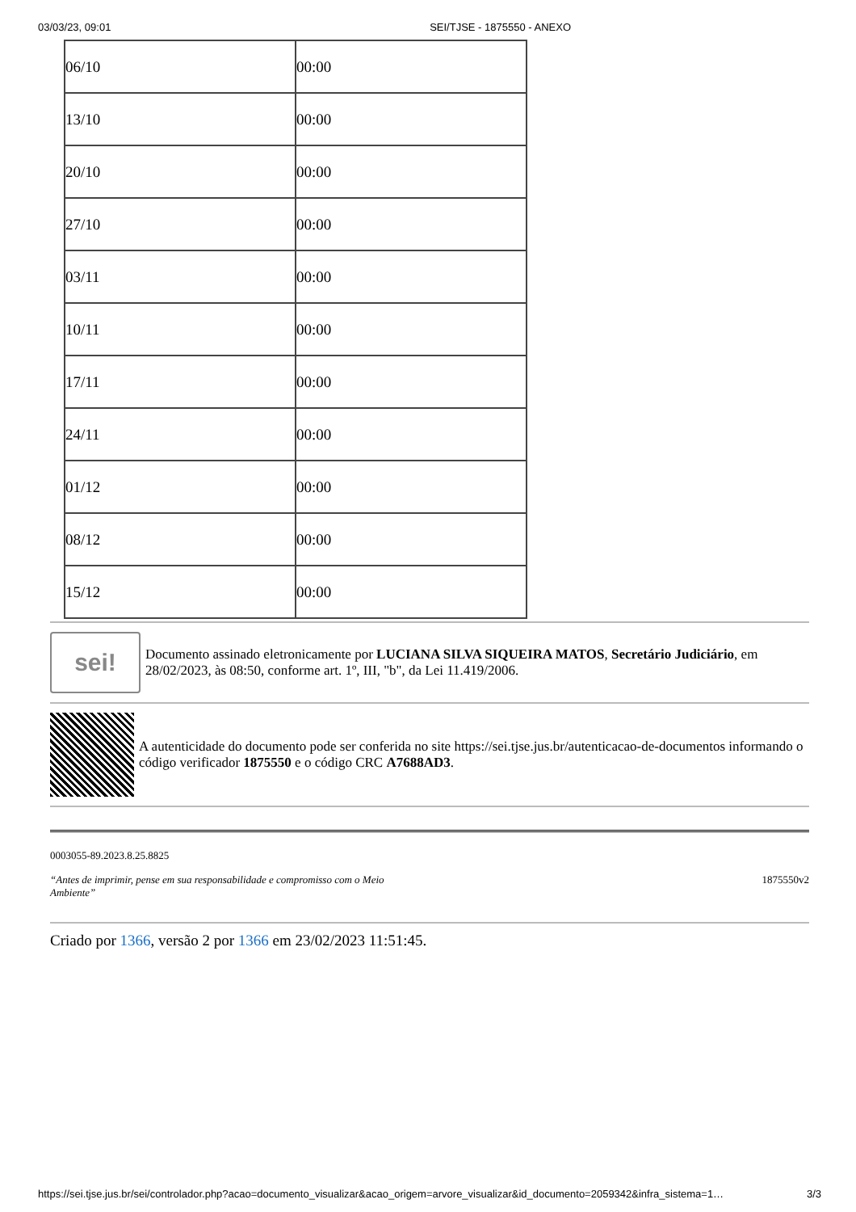03/03/23, 09:01 SEI/TJSE - 1875550 - ANEXO
| 06/10 | 00:00 |
| 13/10 | 00:00 |
| 20/10 | 00:00 |
| 27/10 | 00:00 |
| 03/11 | 00:00 |
| 10/11 | 00:00 |
| 17/11 | 00:00 |
| 24/11 | 00:00 |
| 01/12 | 00:00 |
| 08/12 | 00:00 |
| 15/12 | 00:00 |
sei!
Documento assinado eletronicamente por LUCIANA SILVA SIQUEIRA MATOS, Secretário Judiciário, em 28/02/2023, às 08:50, conforme art. 1º, III, "b", da Lei 11.419/2006.
A autenticidade do documento pode ser conferida no site https://sei.tjse.jus.br/autenticacao-de-documentos informando o código verificador 1875550 e o código CRC A7688AD3.
0003055-89.2023.8.25.8825
“Antes de imprimir, pense em sua responsabilidade e compromisso com o Meio Ambiente” 1875550v2
Criado por 1366, versão 2 por 1366 em 23/02/2023 11:51:45.
https://sei.tjse.jus.br/sei/controlador.php?acao=documento_visualizar&acao_origem=arvore_visualizar&id_documento=2059342&infra_sistema=1… 3/3